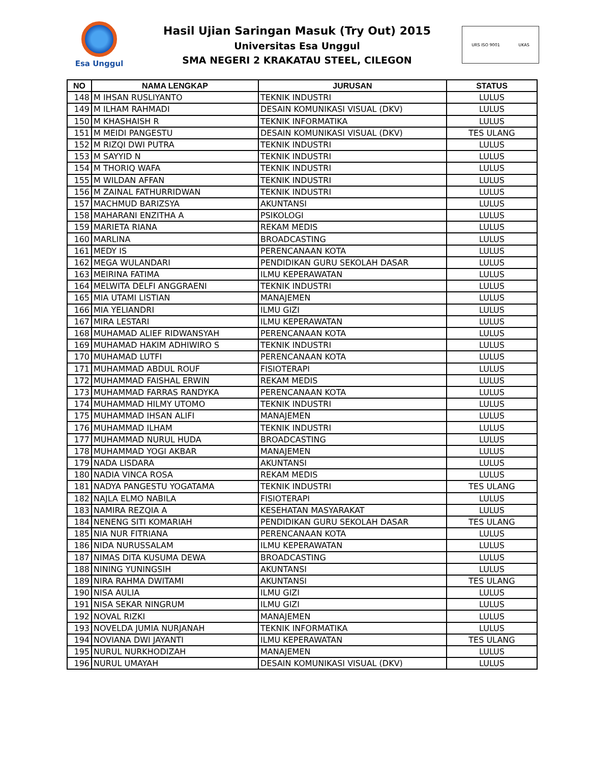Esa Unggul
Hasil Ujian Saringan Masuk (Try Out) 2015
Universitas Esa Unggul
SMA NEGERI 2 KRAKATAU STEEL, CILEGON
URS ISO 9001 UKAS
| NO | NAMA LENGKAP | JURUSAN | STATUS |
| --- | --- | --- | --- |
| 148 | M IHSAN RUSLIYANTO | TEKNIK INDUSTRI | LULUS |
| 149 | M ILHAM RAHMADI | DESAIN KOMUNIKASI VISUAL (DKV) | LULUS |
| 150 | M KHASHAISH R | TEKNIK INFORMATIKA | LULUS |
| 151 | M MEIDI PANGESTU | DESAIN KOMUNIKASI VISUAL (DKV) | TES ULANG |
| 152 | M RIZQI DWI PUTRA | TEKNIK INDUSTRI | LULUS |
| 153 | M SAYYID N | TEKNIK INDUSTRI | LULUS |
| 154 | M THORIQ WAFA | TEKNIK INDUSTRI | LULUS |
| 155 | M WILDAN AFFAN | TEKNIK INDUSTRI | LULUS |
| 156 | M ZAINAL FATHURRIDWAN | TEKNIK INDUSTRI | LULUS |
| 157 | MACHMUD BARIZSYA | AKUNTANSI | LULUS |
| 158 | MAHARANI ENZITHA A | PSIKOLOGI | LULUS |
| 159 | MARIETA RIANA | REKAM MEDIS | LULUS |
| 160 | MARLINA | BROADCASTING | LULUS |
| 161 | MEDY IS | PERENCANAAN KOTA | LULUS |
| 162 | MEGA WULANDARI | PENDIDIKAN GURU SEKOLAH DASAR | LULUS |
| 163 | MEIRINA FATIMA | ILMU KEPERAWATAN | LULUS |
| 164 | MELWITA DELFI ANGGRAENI | TEKNIK INDUSTRI | LULUS |
| 165 | MIA UTAMI LISTIAN | MANAJEMEN | LULUS |
| 166 | MIA YELIANDRI | ILMU GIZI | LULUS |
| 167 | MIRA LESTARI | ILMU KEPERAWATAN | LULUS |
| 168 | MUHAMAD ALIEF RIDWANSYAH | PERENCANAAN KOTA | LULUS |
| 169 | MUHAMAD HAKIM ADHIWIRO S | TEKNIK INDUSTRI | LULUS |
| 170 | MUHAMAD LUTFI | PERENCANAAN KOTA | LULUS |
| 171 | MUHAMMAD ABDUL ROUF | FISIOTERAPI | LULUS |
| 172 | MUHAMMAD FAISHAL ERWIN | REKAM MEDIS | LULUS |
| 173 | MUHAMMAD FARRAS RANDYKA | PERENCANAAN KOTA | LULUS |
| 174 | MUHAMMAD HILMY UTOMO | TEKNIK INDUSTRI | LULUS |
| 175 | MUHAMMAD IHSAN ALIFI | MANAJEMEN | LULUS |
| 176 | MUHAMMAD ILHAM | TEKNIK INDUSTRI | LULUS |
| 177 | MUHAMMAD NURUL HUDA | BROADCASTING | LULUS |
| 178 | MUHAMMAD YOGI AKBAR | MANAJEMEN | LULUS |
| 179 | NADA LISDARA | AKUNTANSI | LULUS |
| 180 | NADIA VINCA ROSA | REKAM MEDIS | LULUS |
| 181 | NADYA PANGESTU YOGATAMA | TEKNIK INDUSTRI | TES ULANG |
| 182 | NAJLA ELMO NABILA | FISIOTERAPI | LULUS |
| 183 | NAMIRA REZQIA A | KESEHATAN MASYARAKAT | LULUS |
| 184 | NENENG SITI KOMARIAH | PENDIDIKAN GURU SEKOLAH DASAR | TES ULANG |
| 185 | NIA NUR FITRIANA | PERENCANAAN KOTA | LULUS |
| 186 | NIDA NURUSSALAM | ILMU KEPERAWATAN | LULUS |
| 187 | NIMAS DITA KUSUMA DEWA | BROADCASTING | LULUS |
| 188 | NINING YUNINGSIH | AKUNTANSI | LULUS |
| 189 | NIRA RAHMA DWITAMI | AKUNTANSI | TES ULANG |
| 190 | NISA AULIA | ILMU GIZI | LULUS |
| 191 | NISA SEKAR NINGRUM | ILMU GIZI | LULUS |
| 192 | NOVAL RIZKI | MANAJEMEN | LULUS |
| 193 | NOVELDA JUMIA NURJANAH | TEKNIK INFORMATIKA | LULUS |
| 194 | NOVIANA DWI JAYANTI | ILMU KEPERAWATAN | TES ULANG |
| 195 | NURUL NURKHODIZAH | MANAJEMEN | LULUS |
| 196 | NURUL UMAYAH | DESAIN KOMUNIKASI VISUAL (DKV) | LULUS |